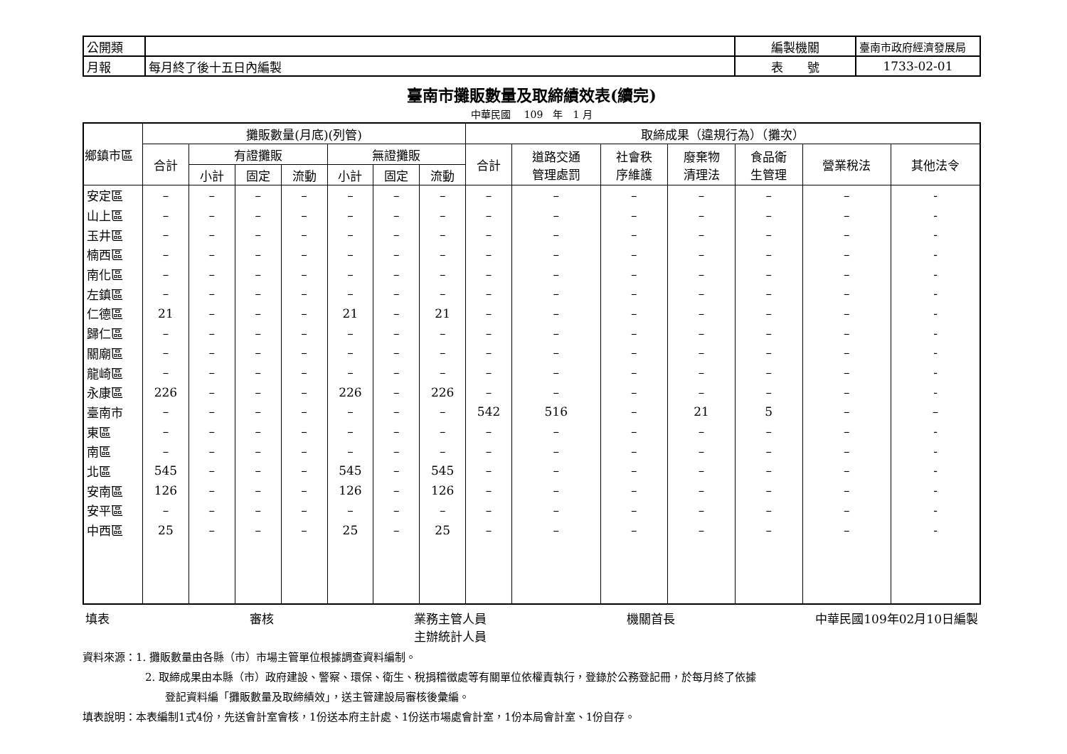| 公開類 | | 編製機關 | 臺南市政府經濟發展局 |
| 月報 | 每月終了後十五日內編製 | 表 號 | 1733-02-01 |
臺南市攤販數量及取締績效表(續完)
中華民國　 109　年　1 月
| 鄉鎮市區 | 攤販數量(月底)(列管) | | | | | | | 取締成果（違規行為）（攤次） | | | | | | |
| --- | --- | --- | --- | --- | --- | --- | --- | --- | --- | --- | --- | --- | --- | --- |
| | 合計 | 有證攤販 | | | 無證攤販 | | | 合計 | 道路交通 管理處罰 | 社會秩 序維護 | 廢棄物 清理法 | 食品衛 生管理 | 營業稅法 | 其他法令 |
| | | 小計 | 固定 | 流動 | 小計 | 固定 | 流動 | | | | | | | |
| 安定區 | – | – | – | – | – | – | – | – | – | – | – | – | – | - |
| 山上區 | – | – | – | – | – | – | – | – | – | – | – | – | – | - |
| 玉井區 | – | – | – | – | – | – | – | – | – | – | – | – | – | - |
| 楠西區 | – | – | – | – | – | – | – | – | – | – | – | – | – | - |
| 南化區 | – | – | – | – | – | – | – | – | – | – | – | – | – | - |
| 左鎮區 | – | – | – | – | – | – | – | – | – | – | – | – | – | - |
| 仁德區 | 21 | – | – | – | 21 | – | 21 | – | – | – | – | – | – | - |
| 歸仁區 | – | – | – | – | – | – | – | – | – | – | – | – | – | - |
| 關廟區 | – | – | – | – | – | – | – | – | – | – | – | – | – | - |
| 龍崎區 | – | – | – | – | – | – | – | – | – | – | – | – | – | - |
| 永康區 | 226 | – | – | – | 226 | – | 226 | – | – | – | – | – | – | - |
| 臺南市 | – | – | – | – | – | – | – | 542 | 516 | – | 21 | 5 | – | – |
| 東區 | – | – | – | – | – | – | – | – | – | – | – | – | – | - |
| 南區 | – | – | – | – | – | – | – | – | – | – | – | – | – | - |
| 北區 | 545 | – | – | – | 545 | – | 545 | – | – | – | – | – | – | - |
| 安南區 | 126 | – | – | – | 126 | – | 126 | – | – | – | – | – | – | - |
| 安平區 | – | – | – | – | – | – | – | – | – | – | – | – | – | - |
| 中西區 | 25 | – | – | – | 25 | – | 25 | – | – | – | – | – | – | - |
填表 審核 業務主管人員
主辦統計人員 機關首長 中華民國109年02月10日編製
資料來源：1. 攤販數量由各縣（市）市場主管單位根據調查資料編制。
2. 取締成果由本縣（市）政府建設、警察、環保、衛生、稅捐稽徵處等有關單位依權責執行，登錄於公務登記冊，於每月終了依據
登記資料編「攤販數量及取締績效」，送主管建設局審核後彙編。
填表說明：本表編制1式4份，先送會計室會核，1份送本府主計處、1份送市場處會計室，1份本局會計室、1份自存。